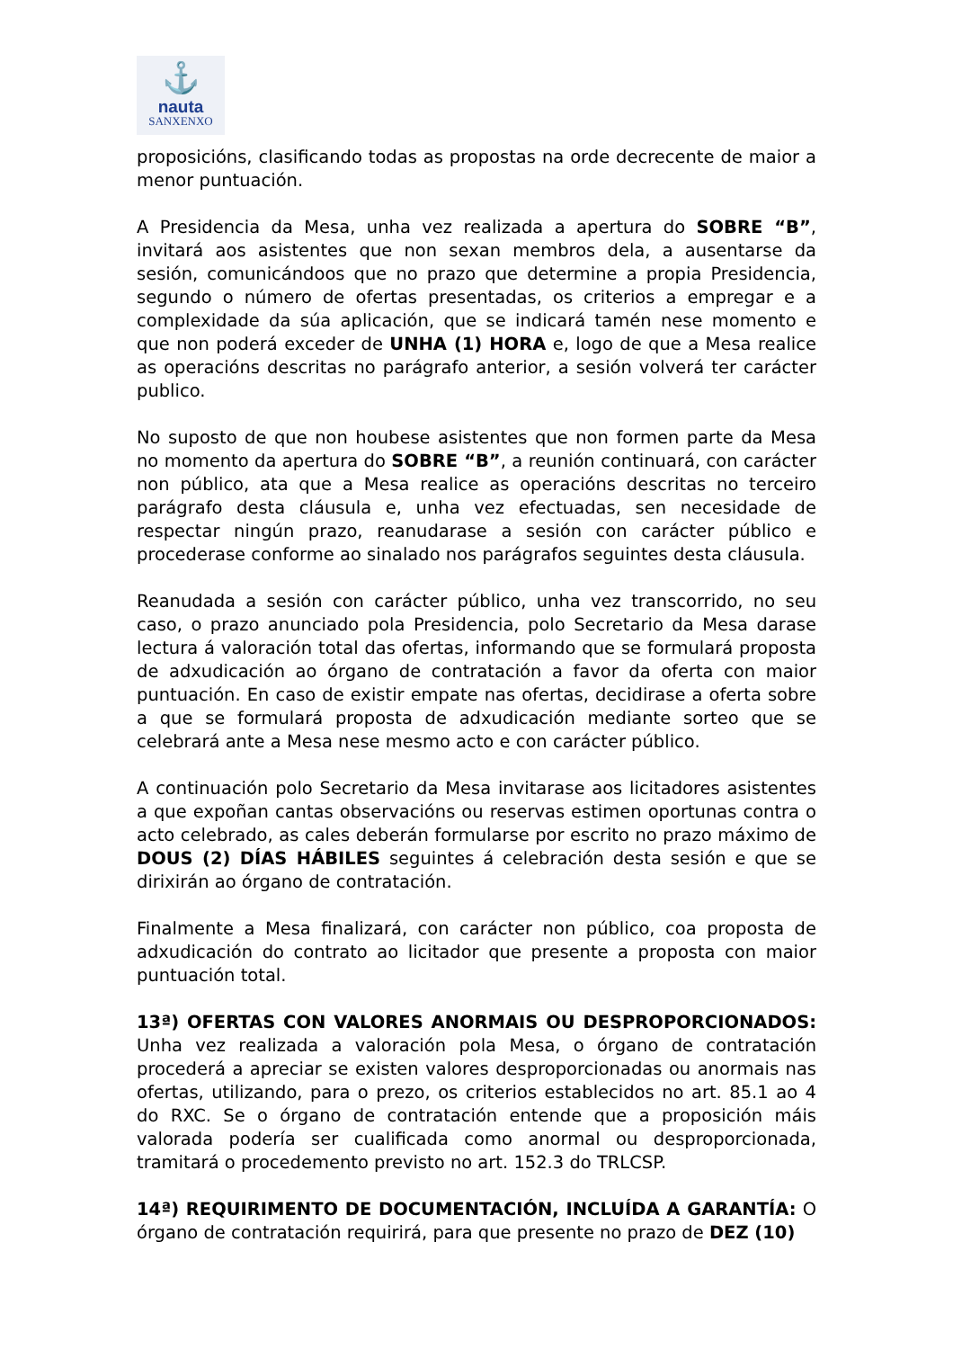⚓
nauta
SANXENXO
proposicións, clasificando todas as propostas na orde decrecente de maior a menor puntuación.
A Presidencia da Mesa, unha vez realizada a apertura do SOBRE “B”, invitará aos asistentes que non sexan membros dela, a ausentarse da sesión, comunicándoos que no prazo que determine a propia Presidencia, segundo o número de ofertas presentadas, os criterios a empregar e a complexidade da súa aplicación, que se indicará tamén nese momento e que non poderá exceder de UNHA (1) HORA e, logo de que a Mesa realice as operacións descritas no parágrafo anterior, a sesión volverá ter carácter publico.
No suposto de que non houbese asistentes que non formen parte da Mesa no momento da apertura do SOBRE “B”, a reunión continuará, con carácter non público, ata que a Mesa realice as operacións descritas no terceiro parágrafo desta cláusula e, unha vez efectuadas, sen necesidade de respectar ningún prazo, reanudarase a sesión con carácter público e procederase conforme ao sinalado nos parágrafos seguintes desta cláusula.
Reanudada a sesión con carácter público, unha vez transcorrido, no seu caso, o prazo anunciado pola Presidencia, polo Secretario da Mesa darase lectura á valoración total das ofertas, informando que se formulará proposta de adxudicación ao órgano de contratación a favor da oferta con maior puntuación. En caso de existir empate nas ofertas, decidirase a oferta sobre a que se formulará proposta de adxudicación mediante sorteo que se celebrará ante a Mesa nese mesmo acto e con carácter público.
A continuación polo Secretario da Mesa invitarase aos licitadores asistentes a que expoñan cantas observacións ou reservas estimen oportunas contra o acto celebrado, as cales deberán formularse por escrito no prazo máximo de DOUS (2) DÍAS HÁBILES seguintes á celebración desta sesión e que se dirixirán ao órgano de contratación.
Finalmente a Mesa finalizará, con carácter non público, coa proposta de adxudicación do contrato ao licitador que presente a proposta con maior puntuación total.
13ª) OFERTAS CON VALORES ANORMAIS OU DESPROPORCIONADOS: Unha vez realizada a valoración pola Mesa, o órgano de contratación procederá a apreciar se existen valores desproporcionadas ou anormais nas ofertas, utilizando, para o prezo, os criterios establecidos no art. 85.1 ao 4 do RXC. Se o órgano de contratación entende que a proposición máis valorada podería ser cualificada como anormal ou desproporcionada, tramitará o procedemento previsto no art. 152.3 do TRLCSP.
14ª) REQUIRIMENTO DE DOCUMENTACIÓN, INCLUÍDA A GARANTÍA: O órgano de contratación requirirá, para que presente no prazo de DEZ (10)